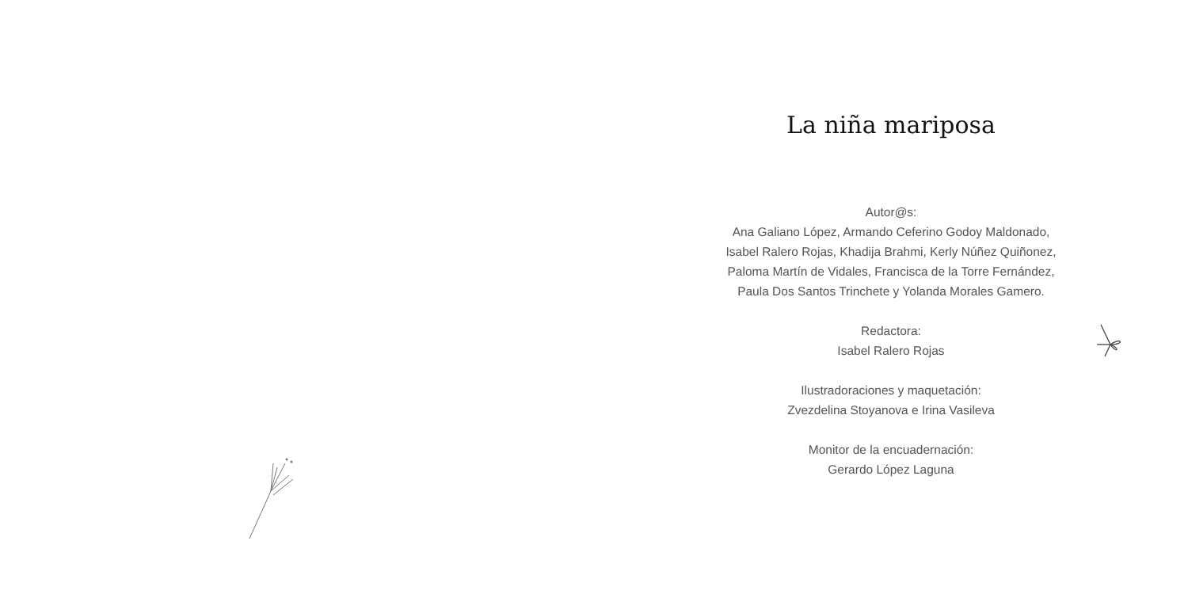La niña mariposa
Autor@s:
Ana Galiano López, Armando Ceferino Godoy Maldonado,
Isabel Ralero Rojas, Khadija Brahmi, Kerly Núñez Quiñonez,
Paloma Martín de Vidales, Francisca de la Torre Fernández,
Paula Dos Santos Trinchete y Yolanda Morales Gamero.
Redactora:
Isabel Ralero Rojas
Ilustradoraciones y maquetación:
Zvezdelina Stoyanova e Irina Vasileva
Monitor de la encuadernación:
Gerardo López Laguna